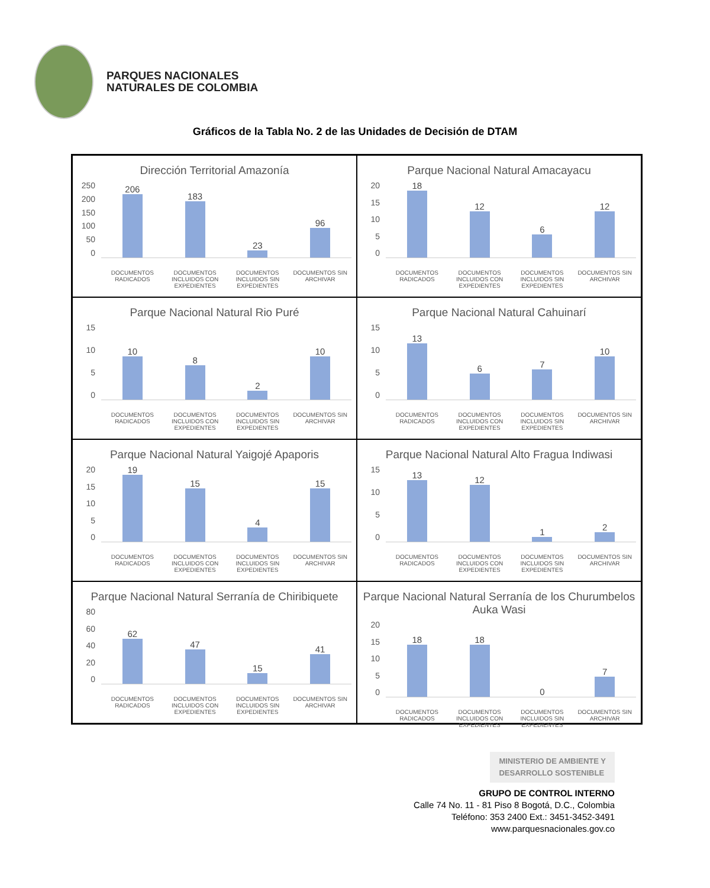PARQUES NACIONALES
NATURALES DE COLOMBIA
Gráficos de la Tabla No. 2 de las Unidades de Decisión de DTAM
Dirección Territorial Amazonía
250
200
150
100
50
0
206
183
23
96
DOCUMENTOS RADICADOS DOCUMENTOS INCLUIDOS CON EXPEDIENTES DOCUMENTOS INCLUIDOS SIN EXPEDIENTES DOCUMENTOS SIN ARCHIVAR
Parque Nacional Natural Amacayacu
20
15
10
5
0
18
12
6
12
DOCUMENTOS RADICADOS DOCUMENTOS INCLUIDOS CON EXPEDIENTES DOCUMENTOS INCLUIDOS SIN EXPEDIENTES DOCUMENTOS SIN ARCHIVAR
Parque Nacional Natural Rio Puré
15
10
5
0
10
8
2
10
DOCUMENTOS RADICADOS DOCUMENTOS INCLUIDOS CON EXPEDIENTES DOCUMENTOS INCLUIDOS SIN EXPEDIENTES DOCUMENTOS SIN ARCHIVAR
Parque Nacional Natural Cahuinarí
15
10
5
0
13
6
7
10
DOCUMENTOS RADICADOS DOCUMENTOS INCLUIDOS CON EXPEDIENTES DOCUMENTOS INCLUIDOS SIN EXPEDIENTES DOCUMENTOS SIN ARCHIVAR
Parque Nacional Natural Yaigojé Apaporis
20
15
10
5
0
19
15
4
15
DOCUMENTOS RADICADOS DOCUMENTOS INCLUIDOS CON EXPEDIENTES DOCUMENTOS INCLUIDOS SIN EXPEDIENTES DOCUMENTOS SIN ARCHIVAR
Parque Nacional Natural Alto Fragua Indiwasi
15
10
5
0
13
12
1
2
DOCUMENTOS RADICADOS DOCUMENTOS INCLUIDOS CON EXPEDIENTES DOCUMENTOS INCLUIDOS SIN EXPEDIENTES DOCUMENTOS SIN ARCHIVAR
Parque Nacional Natural Serranía de Chiribiquete
80
60
40
20
0
62
47
15
41
DOCUMENTOS RADICADOS DOCUMENTOS INCLUIDOS CON EXPEDIENTES DOCUMENTOS INCLUIDOS SIN EXPEDIENTES DOCUMENTOS SIN ARCHIVAR
Parque Nacional Natural Serranía de los Churumbelos Auka Wasi
20
15
10
5
0
18
18
0
7
DOCUMENTOS RADICADOS DOCUMENTOS INCLUIDOS CON EXPEDIENTES DOCUMENTOS INCLUIDOS SIN EXPEDIENTES DOCUMENTOS SIN ARCHIVAR
MINISTERIO DE AMBIENTE Y
DESARROLLO SOSTENIBLE
GRUPO DE CONTROL INTERNO
Calle 74 No. 11 - 81 Piso 8 Bogotá, D.C., Colombia
Teléfono: 353 2400 Ext.: 3451-3452-3491
www.parquesnacionales.gov.co